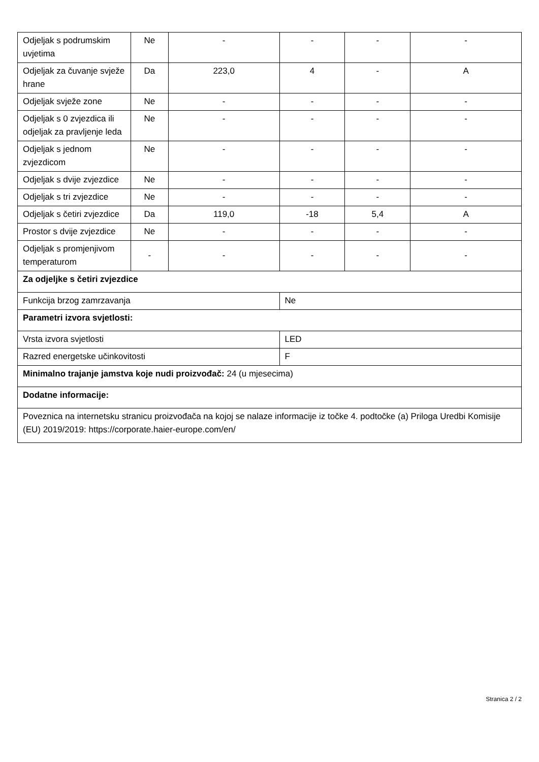| Odjeljak s podrumskim uvjetima | Ne | - | - | - | - |
| Odjeljak za čuvanje svježe hrane | Da | 223,0 | 4 | - | A |
| Odjeljak svježe zone | Ne | - | - | - | - |
| Odjeljak s 0 zvjezdica ili odjeljak za pravljenje leda | Ne | - | - | - | - |
| Odjeljak s jednom zvjezdicom | Ne | - | - | - | - |
| Odjeljak s dvije zvjezdice | Ne | - | - | - | - |
| Odjeljak s tri zvjezdice | Ne | - | - | - | - |
| Odjeljak s četiri zvjezdice | Da | 119,0 | -18 | 5,4 | A |
| Prostor s dvije zvjezdice | Ne | - | - | - | - |
| Odjeljak s promjenjivom temperaturom | - | - | - | - | - |
| Za odjeljke s četiri zvjezdice | | | | | |
| Funkcija brzog zamrzavanja | | | Ne | | |
| Parametri izvora svjetlosti: | | | | | |
| Vrsta izvora svjetlosti | | | LED | | |
| Razred energetske učinkovitosti | | | F | | |
| Minimalno trajanje jamstva koje nudi proizvođač: 24 (u mjesecima) | | | | | |
| Dodatne informacije: | | | | | |
| Poveznica na internetsku stranicu proizvođača na kojoj se nalaze informacije iz točke 4. podtočke (a) Priloga Uredbi Komisije (EU) 2019/2019: https://corporate.haier-europe.com/en/ | | | | | |
Stranica 2 / 2